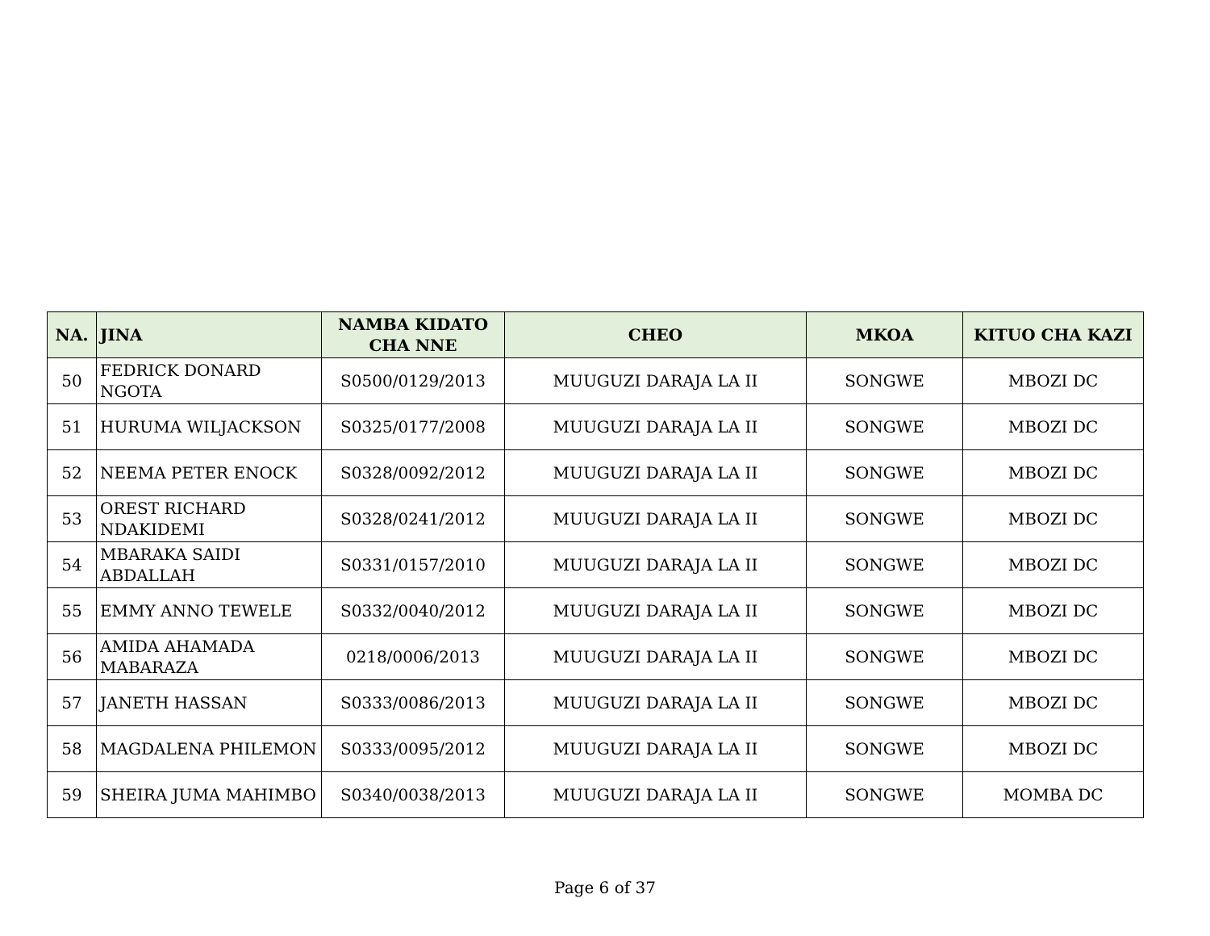| NA. | JINA | NAMBA KIDATO CHA NNE | CHEO | MKOA | KITUO CHA KAZI |
| --- | --- | --- | --- | --- | --- |
| 50 | FEDRICK DONARD NGOTA | S0500/0129/2013 | MUUGUZI DARAJA LA II | SONGWE | MBOZI DC |
| 51 | HURUMA WILJACKSON | S0325/0177/2008 | MUUGUZI DARAJA LA II | SONGWE | MBOZI DC |
| 52 | NEEMA PETER ENOCK | S0328/0092/2012 | MUUGUZI DARAJA LA II | SONGWE | MBOZI DC |
| 53 | OREST RICHARD NDAKIDEMI | S0328/0241/2012 | MUUGUZI DARAJA LA II | SONGWE | MBOZI DC |
| 54 | MBARAKA SAIDI ABDALLAH | S0331/0157/2010 | MUUGUZI DARAJA LA II | SONGWE | MBOZI DC |
| 55 | EMMY ANNO TEWELE | S0332/0040/2012 | MUUGUZI DARAJA LA II | SONGWE | MBOZI DC |
| 56 | AMIDA AHAMADA MABARAZA | 0218/0006/2013 | MUUGUZI DARAJA LA II | SONGWE | MBOZI DC |
| 57 | JANETH HASSAN | S0333/0086/2013 | MUUGUZI DARAJA LA II | SONGWE | MBOZI DC |
| 58 | MAGDALENA PHILEMON | S0333/0095/2012 | MUUGUZI DARAJA LA II | SONGWE | MBOZI DC |
| 59 | SHEIRA JUMA MAHIMBO | S0340/0038/2013 | MUUGUZI DARAJA LA II | SONGWE | MOMBA DC |
Page 6 of 37